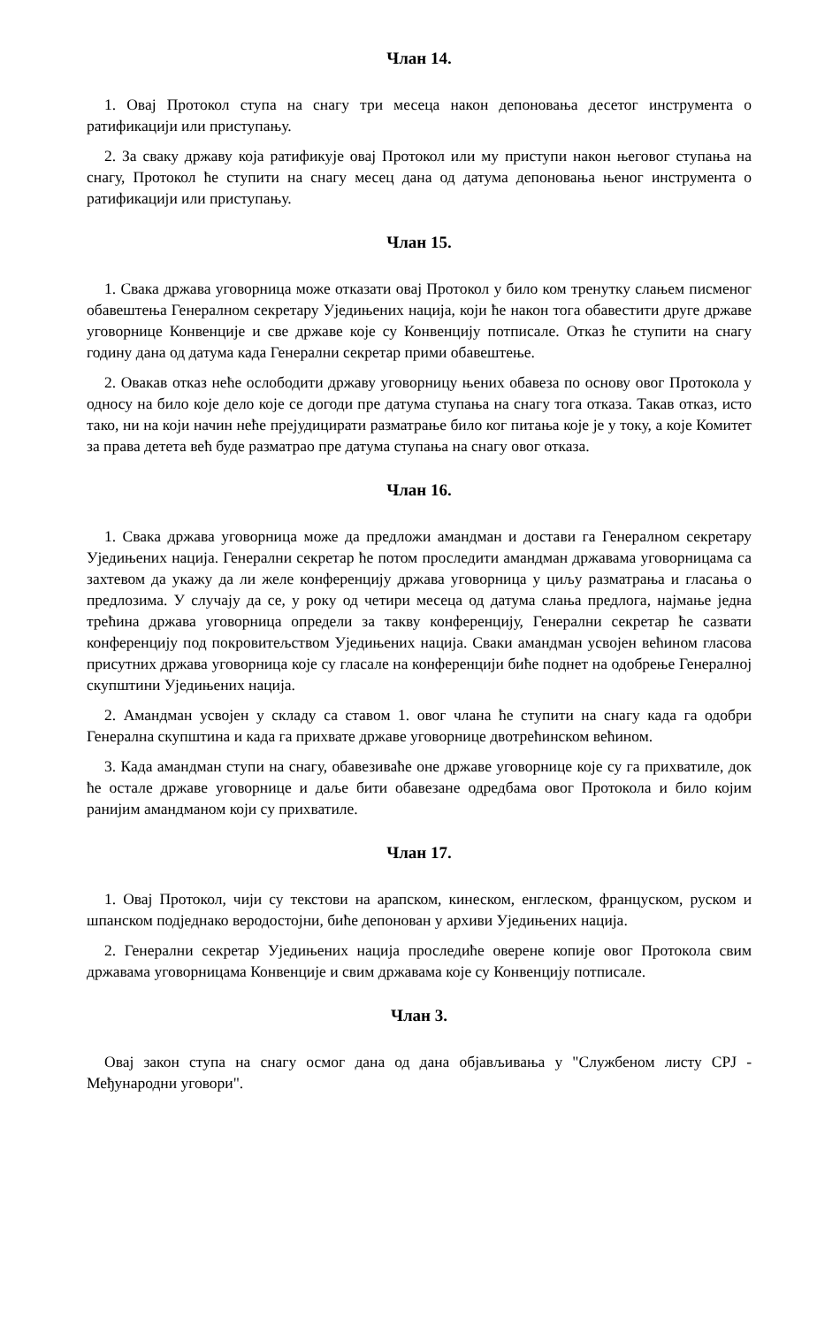Члан 14.
1. Овај Протокол ступа на снагу три месеца након депоновања десетог инструмента о ратификацији или приступању.
2. За сваку државу која ратификује овај Протокол или му приступи након његовог ступања на снагу, Протокол ће ступити на снагу месец дана од датума депоновања њеног инструмента о ратификацији или приступању.
Члан 15.
1. Свака држава уговорница може отказати овај Протокол у било ком тренутку слањем писменог обавештења Генералном секретару Уједињених нација, који ће након тога обавестити друге државе уговорнице Конвенције и све државе које су Конвенцију потписале. Отказ ће ступити на снагу годину дана од датума када Генерални секретар прими обавештење.
2. Овакав отказ неће ослободити државу уговорницу њених обавеза по основу овог Протокола у односу на било које дело које се догоди пре датума ступања на снагу тога отказа. Такав отказ, исто тако, ни на који начин неће прејудицирати разматрање било ког питања које је у току, а које Комитет за права детета већ буде разматрао пре датума ступања на снагу овог отказа.
Члан 16.
1. Свака држава уговорница може да предложи амандман и достави га Генералном секретару Уједињених нација. Генерални секретар ће потом проследити амандман државама уговорницама са захтевом да укажу да ли желе конференцију држава уговорница у циљу разматрања и гласања о предлозима. У случају да се, у року од четири месеца од датума слања предлога, најмање једна трећина држава уговорница определи за такву конференцију, Генерални секретар ће сазвати конференцију под покровитељством Уједињених нација. Сваки амандман усвојен већином гласова присутних држава уговорница које су гласале на конференцији биће поднет на одобрење Генералној скупштини Уједињених нација.
2. Амандман усвојен у складу са ставом 1. овог члана ће ступити на снагу када га одобри Генерална скупштина и када га прихвате државе уговорнице двотрећинском већином.
3. Када амандман ступи на снагу, обавезиваће оне државе уговорнице које су га прихватиле, док ће остале државе уговорнице и даље бити обавезане одредбама овог Протокола и било којим ранијим амандманом који су прихватиле.
Члан 17.
1. Овај Протокол, чији су текстови на арапском, кинеском, енглеском, француском, руском и шпанском подједнако веродостојни, биће депонован у архиви Уједињених нација.
2. Генерални секретар Уједињених нација проследиће оверене копије овог Протокола свим државама уговорницама Конвенције и свим државама које су Конвенцију потписале.
Члан 3.
Овај закон ступа на снагу осмог дана од дана објављивања у "Службеном листу СРЈ - Међународни уговори".